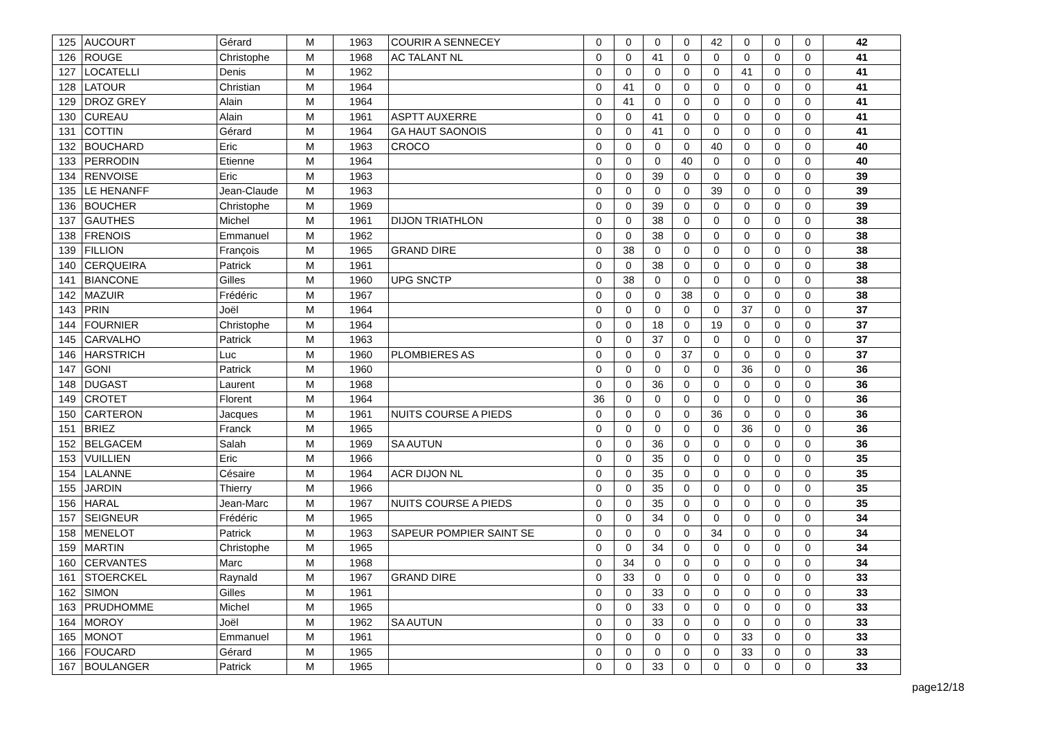| 125 | AUCOURT | Gérard | M | 1963 | COURIR A SENNECEY | 0 | 0 | 0 | 0 | 42 | 0 | 0 | 0 | 42 |
| 126 | ROUGE | Christophe | M | 1968 | AC TALANT NL | 0 | 0 | 41 | 0 | 0 | 0 | 0 | 0 | 41 |
| 127 | LOCATELLI | Denis | M | 1962 | | 0 | 0 | 0 | 0 | 0 | 41 | 0 | 0 | 41 |
| 128 | LATOUR | Christian | M | 1964 | | 0 | 41 | 0 | 0 | 0 | 0 | 0 | 0 | 41 |
| 129 | DROZ GREY | Alain | M | 1964 | | 0 | 41 | 0 | 0 | 0 | 0 | 0 | 0 | 41 |
| 130 | CUREAU | Alain | M | 1961 | ASPTT AUXERRE | 0 | 0 | 41 | 0 | 0 | 0 | 0 | 0 | 41 |
| 131 | COTTIN | Gérard | M | 1964 | GA HAUT SAONOIS | 0 | 0 | 41 | 0 | 0 | 0 | 0 | 0 | 41 |
| 132 | BOUCHARD | Eric | M | 1963 | CROCO | 0 | 0 | 0 | 0 | 40 | 0 | 0 | 0 | 40 |
| 133 | PERRODIN | Etienne | M | 1964 | | 0 | 0 | 0 | 40 | 0 | 0 | 0 | 0 | 40 |
| 134 | RENVOISE | Eric | M | 1963 | | 0 | 0 | 39 | 0 | 0 | 0 | 0 | 0 | 39 |
| 135 | LE HENANFF | Jean-Claude | M | 1963 | | 0 | 0 | 0 | 0 | 39 | 0 | 0 | 0 | 39 |
| 136 | BOUCHER | Christophe | M | 1969 | | 0 | 0 | 39 | 0 | 0 | 0 | 0 | 0 | 39 |
| 137 | GAUTHES | Michel | M | 1961 | DIJON TRIATHLON | 0 | 0 | 38 | 0 | 0 | 0 | 0 | 0 | 38 |
| 138 | FRENOIS | Emmanuel | M | 1962 | | 0 | 0 | 38 | 0 | 0 | 0 | 0 | 0 | 38 |
| 139 | FILLION | François | M | 1965 | GRAND DIRE | 0 | 38 | 0 | 0 | 0 | 0 | 0 | 0 | 38 |
| 140 | CERQUEIRA | Patrick | M | 1961 | | 0 | 0 | 38 | 0 | 0 | 0 | 0 | 0 | 38 |
| 141 | BIANCONE | Gilles | M | 1960 | UPG SNCTP | 0 | 38 | 0 | 0 | 0 | 0 | 0 | 0 | 38 |
| 142 | MAZUIR | Frédéric | M | 1967 | | 0 | 0 | 0 | 38 | 0 | 0 | 0 | 0 | 38 |
| 143 | PRIN | Joël | M | 1964 | | 0 | 0 | 0 | 0 | 0 | 37 | 0 | 0 | 37 |
| 144 | FOURNIER | Christophe | M | 1964 | | 0 | 0 | 18 | 0 | 19 | 0 | 0 | 0 | 37 |
| 145 | CARVALHO | Patrick | M | 1963 | | 0 | 0 | 37 | 0 | 0 | 0 | 0 | 0 | 37 |
| 146 | HARSTRICH | Luc | M | 1960 | PLOMBIERES AS | 0 | 0 | 0 | 37 | 0 | 0 | 0 | 0 | 37 |
| 147 | GONI | Patrick | M | 1960 | | 0 | 0 | 0 | 0 | 0 | 36 | 0 | 0 | 36 |
| 148 | DUGAST | Laurent | M | 1968 | | 0 | 0 | 36 | 0 | 0 | 0 | 0 | 0 | 36 |
| 149 | CROTET | Florent | M | 1964 | | 36 | 0 | 0 | 0 | 0 | 0 | 0 | 0 | 36 |
| 150 | CARTERON | Jacques | M | 1961 | NUITS COURSE A PIEDS | 0 | 0 | 0 | 0 | 36 | 0 | 0 | 0 | 36 |
| 151 | BRIEZ | Franck | M | 1965 | | 0 | 0 | 0 | 0 | 0 | 36 | 0 | 0 | 36 |
| 152 | BELGACEM | Salah | M | 1969 | SA AUTUN | 0 | 0 | 36 | 0 | 0 | 0 | 0 | 0 | 36 |
| 153 | VUILLIEN | Eric | M | 1966 | | 0 | 0 | 35 | 0 | 0 | 0 | 0 | 0 | 35 |
| 154 | LALANNE | Césaire | M | 1964 | ACR DIJON NL | 0 | 0 | 35 | 0 | 0 | 0 | 0 | 0 | 35 |
| 155 | JARDIN | Thierry | M | 1966 | | 0 | 0 | 35 | 0 | 0 | 0 | 0 | 0 | 35 |
| 156 | HARAL | Jean-Marc | M | 1967 | NUITS COURSE A PIEDS | 0 | 0 | 35 | 0 | 0 | 0 | 0 | 0 | 35 |
| 157 | SEIGNEUR | Frédéric | M | 1965 | | 0 | 0 | 34 | 0 | 0 | 0 | 0 | 0 | 34 |
| 158 | MENELOT | Patrick | M | 1963 | SAPEUR POMPIER SAINT SE | 0 | 0 | 0 | 0 | 34 | 0 | 0 | 0 | 34 |
| 159 | MARTIN | Christophe | M | 1965 | | 0 | 0 | 34 | 0 | 0 | 0 | 0 | 0 | 34 |
| 160 | CERVANTES | Marc | M | 1968 | | 0 | 34 | 0 | 0 | 0 | 0 | 0 | 0 | 34 |
| 161 | STOERCKEL | Raynald | M | 1967 | GRAND DIRE | 0 | 33 | 0 | 0 | 0 | 0 | 0 | 0 | 33 |
| 162 | SIMON | Gilles | M | 1961 | | 0 | 0 | 33 | 0 | 0 | 0 | 0 | 0 | 33 |
| 163 | PRUDHOMME | Michel | M | 1965 | | 0 | 0 | 33 | 0 | 0 | 0 | 0 | 0 | 33 |
| 164 | MOROY | Joël | M | 1962 | SA AUTUN | 0 | 0 | 33 | 0 | 0 | 0 | 0 | 0 | 33 |
| 165 | MONOT | Emmanuel | M | 1961 | | 0 | 0 | 0 | 0 | 0 | 33 | 0 | 0 | 33 |
| 166 | FOUCARD | Gérard | M | 1965 | | 0 | 0 | 0 | 0 | 0 | 33 | 0 | 0 | 33 |
| 167 | BOULANGER | Patrick | M | 1965 | | 0 | 0 | 33 | 0 | 0 | 0 | 0 | 0 | 33 |
page12/18